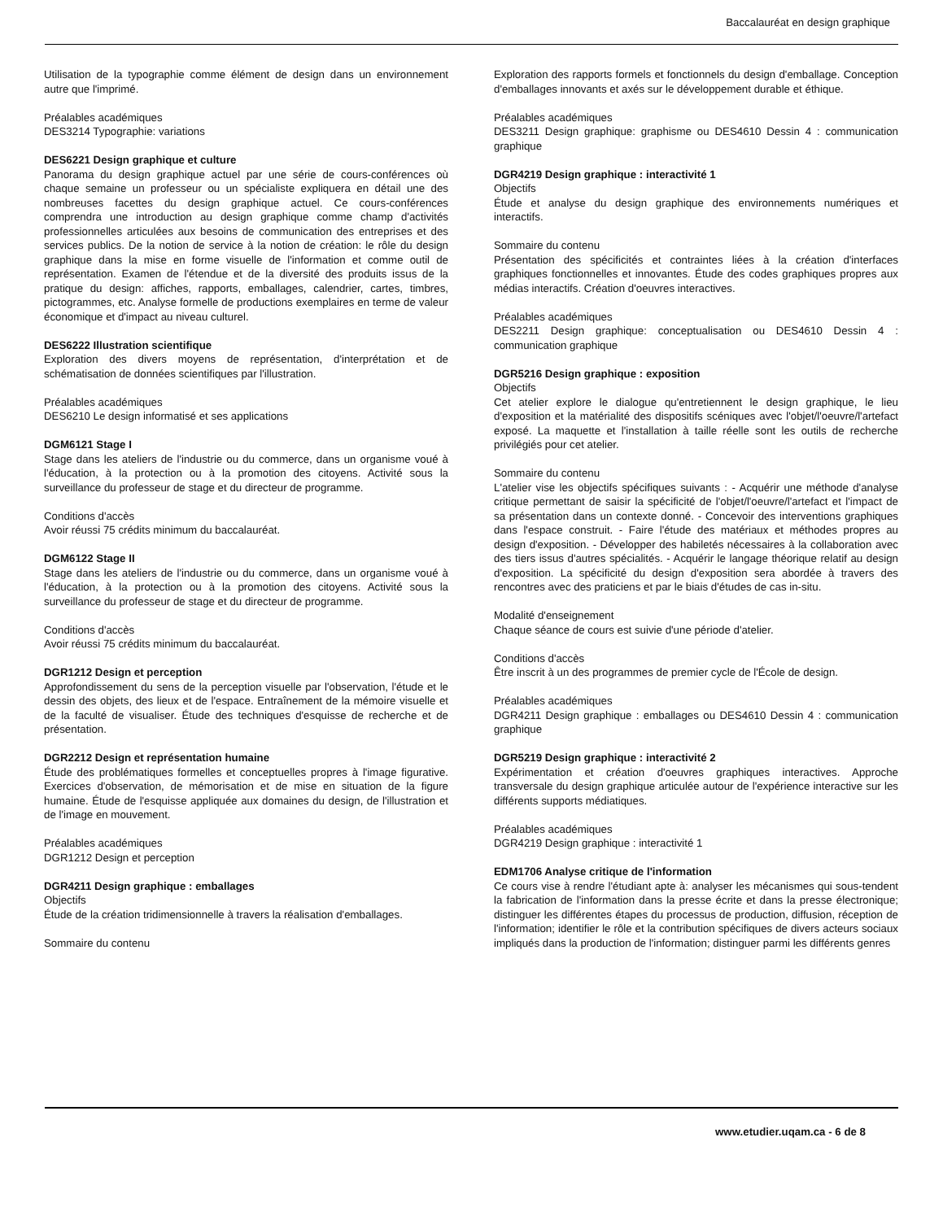Baccalauréat en design graphique
Utilisation de la typographie comme élément de design dans un environnement autre que l'imprimé.
Préalables académiques
DES3214 Typographie: variations
DES6221 Design graphique et culture
Panorama du design graphique actuel par une série de cours-conférences où chaque semaine un professeur ou un spécialiste expliquera en détail une des nombreuses facettes du design graphique actuel. Ce cours-conférences comprendra une introduction au design graphique comme champ d'activités professionnelles articulées aux besoins de communication des entreprises et des services publics. De la notion de service à la notion de création: le rôle du design graphique dans la mise en forme visuelle de l'information et comme outil de représentation. Examen de l'étendue et de la diversité des produits issus de la pratique du design: affiches, rapports, emballages, calendrier, cartes, timbres, pictogrammes, etc. Analyse formelle de productions exemplaires en terme de valeur économique et d'impact au niveau culturel.
DES6222 Illustration scientifique
Exploration des divers moyens de représentation, d'interprétation et de schématisation de données scientifiques par l'illustration.
Préalables académiques
DES6210 Le design informatisé et ses applications
DGM6121 Stage I
Stage dans les ateliers de l'industrie ou du commerce, dans un organisme voué à l'éducation, à la protection ou à la promotion des citoyens. Activité sous la surveillance du professeur de stage et du directeur de programme.
Conditions d'accès
Avoir réussi 75 crédits minimum du baccalauréat.
DGM6122 Stage II
Stage dans les ateliers de l'industrie ou du commerce, dans un organisme voué à l'éducation, à la protection ou à la promotion des citoyens. Activité sous la surveillance du professeur de stage et du directeur de programme.
Conditions d'accès
Avoir réussi 75 crédits minimum du baccalauréat.
DGR1212 Design et perception
Approfondissement du sens de la perception visuelle par l'observation, l'étude et le dessin des objets, des lieux et de l'espace. Entraînement de la mémoire visuelle et de la faculté de visualiser. Étude des techniques d'esquisse de recherche et de présentation.
DGR2212 Design et représentation humaine
Étude des problématiques formelles et conceptuelles propres à l'image figurative. Exercices d'observation, de mémorisation et de mise en situation de la figure humaine. Étude de l'esquisse appliquée aux domaines du design, de l'illustration et de l'image en mouvement.
Préalables académiques
DGR1212 Design et perception
DGR4211 Design graphique : emballages
Objectifs
Étude de la création tridimensionnelle à travers la réalisation d'emballages.
Sommaire du contenu
Exploration des rapports formels et fonctionnels du design d'emballage. Conception d'emballages innovants et axés sur le développement durable et éthique.
Préalables académiques
DES3211 Design graphique: graphisme ou DES4610 Dessin 4 : communication graphique
DGR4219 Design graphique : interactivité 1
Objectifs
Étude et analyse du design graphique des environnements numériques et interactifs.
Sommaire du contenu
Présentation des spécificités et contraintes liées à la création d'interfaces graphiques fonctionnelles et innovantes. Étude des codes graphiques propres aux médias interactifs. Création d'oeuvres interactives.
Préalables académiques
DES2211 Design graphique: conceptualisation ou DES4610 Dessin 4 : communication graphique
DGR5216 Design graphique : exposition
Objectifs
Cet atelier explore le dialogue qu'entretiennent le design graphique, le lieu d'exposition et la matérialité des dispositifs scéniques avec l'objet/l'oeuvre/l'artefact exposé. La maquette et l'installation à taille réelle sont les outils de recherche privilégiés pour cet atelier.
Sommaire du contenu
L'atelier vise les objectifs spécifiques suivants : - Acquérir une méthode d'analyse critique permettant de saisir la spécificité de l'objet/l'oeuvre/l'artefact et l'impact de sa présentation dans un contexte donné. - Concevoir des interventions graphiques dans l'espace construit. - Faire l'étude des matériaux et méthodes propres au design d'exposition. - Développer des habiletés nécessaires à la collaboration avec des tiers issus d'autres spécialités. - Acquérir le langage théorique relatif au design d'exposition. La spécificité du design d'exposition sera abordée à travers des rencontres avec des praticiens et par le biais d'études de cas in-situ.
Modalité d'enseignement
Chaque séance de cours est suivie d'une période d'atelier.
Conditions d'accès
Être inscrit à un des programmes de premier cycle de l'École de design.
Préalables académiques
DGR4211 Design graphique : emballages ou DES4610 Dessin 4 : communication graphique
DGR5219 Design graphique : interactivité 2
Expérimentation et création d'oeuvres graphiques interactives. Approche transversale du design graphique articulée autour de l'expérience interactive sur les différents supports médiatiques.
Préalables académiques
DGR4219 Design graphique : interactivité 1
EDM1706 Analyse critique de l'information
Ce cours vise à rendre l'étudiant apte à: analyser les mécanismes qui sous-tendent la fabrication de l'information dans la presse écrite et dans la presse électronique; distinguer les différentes étapes du processus de production, diffusion, réception de l'information; identifier le rôle et la contribution spécifiques de divers acteurs sociaux impliqués dans la production de l'information; distinguer parmi les différents genres
www.etudier.uqam.ca - 6 de 8